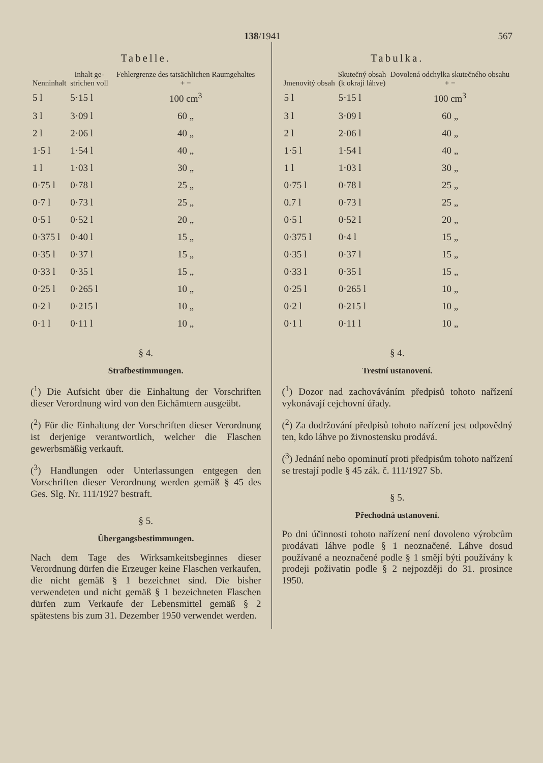138/1941 567
Tabelle.
| Nenninhalt | Inhalt ge- strichen voll | Fehlergrenze des tatsächlichen Raumgehaltes + − |
| --- | --- | --- |
| 5 l | 5·15 l | 100 cm<sup>3</sup> |
| 3 l | 3·09 l | 60 „ |
| 2 l | 2·06 l | 40 „ |
| 1·5 l | 1·54 l | 40 „ |
| 1 l | 1·03 l | 30 „ |
| 0·75 l | 0·78 l | 25 „ |
| 0·7 l | 0·73 l | 25 „ |
| 0·5 l | 0·52 l | 20 „ |
| 0·375 l | 0·40 l | 15 „ |
| 0·35 l | 0·37 l | 15 „ |
| 0·33 l | 0·35 l | 15 „ |
| 0·25 l | 0·265 l | 10 „ |
| 0·2 l | 0·215 l | 10 „ |
| 0·1 l | 0·11 l | 10 „ |
§ 4.
Strafbestimmungen.
(<sup>1</sup>) Die Aufsicht über die Einhaltung der Vorschriften dieser Verordnung wird von den Eichämtern ausgeübt.
(<sup>2</sup>) Für die Einhaltung der Vorschriften dieser Verordnung ist derjenige verantwortlich, welcher die Flaschen gewerbsmäßig verkauft.
(<sup>3</sup>) Handlungen oder Unterlassungen entgegen den Vorschriften dieser Verordnung werden gemäß § 45 des Ges. Slg. Nr. 111/1927 bestraft.
§ 5.
Übergangsbestimmungen.
Nach dem Tage des Wirksamkeitsbeginnes dieser Verordnung dürfen die Erzeuger keine Flaschen verkaufen, die nicht gemäß § 1 bezeichnet sind. Die bisher verwendeten und nicht gemäß § 1 bezeichneten Flaschen dürfen zum Verkaufe der Lebensmittel gemäß § 2 spätestens bis zum 31. Dezember 1950 verwendet werden.
Tabulka.
| Jmenovitý obsah | Skutečný obsah (k okraji láhve) | Dovolená odchylka skutečného obsahu + − |
| --- | --- | --- |
| 5 l | 5·15 l | 100 cm<sup>3</sup> |
| 3 l | 3·09 l | 60 „ |
| 2 l | 2·06 l | 40 „ |
| 1·5 l | 1·54 l | 40 „ |
| 1 l | 1·03 l | 30 „ |
| 0·75 l | 0·78 l | 25 „ |
| 0.7 l | 0·73 l | 25 „ |
| 0·5 l | 0·52 l | 20 „ |
| 0·375 l | 0·4 l | 15 „ |
| 0·35 l | 0·37 l | 15 „ |
| 0·33 l | 0·35 l | 15 „ |
| 0·25 l | 0·265 l | 10 „ |
| 0·2 l | 0·215 l | 10 „ |
| 0·1 l | 0·11 l | 10 „ |
§ 4.
Trestní ustanovení.
(<sup>1</sup>) Dozor nad zachováváním předpisů tohoto nařízení vykonávají cejchovní úřady.
(<sup>2</sup>) Za dodržování předpisů tohoto nařízení jest odpovědný ten, kdo láhve po živnostensku prodává.
(<sup>3</sup>) Jednání nebo opominutí proti předpisům tohoto nařízení se trestají podle § 45 zák. č. 111/1927 Sb.
§ 5.
Přechodná ustanovení.
Po dni účinnosti tohoto nařízení není dovoleno výrobcům prodávati láhve podle § 1 neoznačené. Láhve dosud používané a neoznačené podle § 1 smějí býti používány k prodeji poživatin podle § 2 nejpozději do 31. prosince 1950.